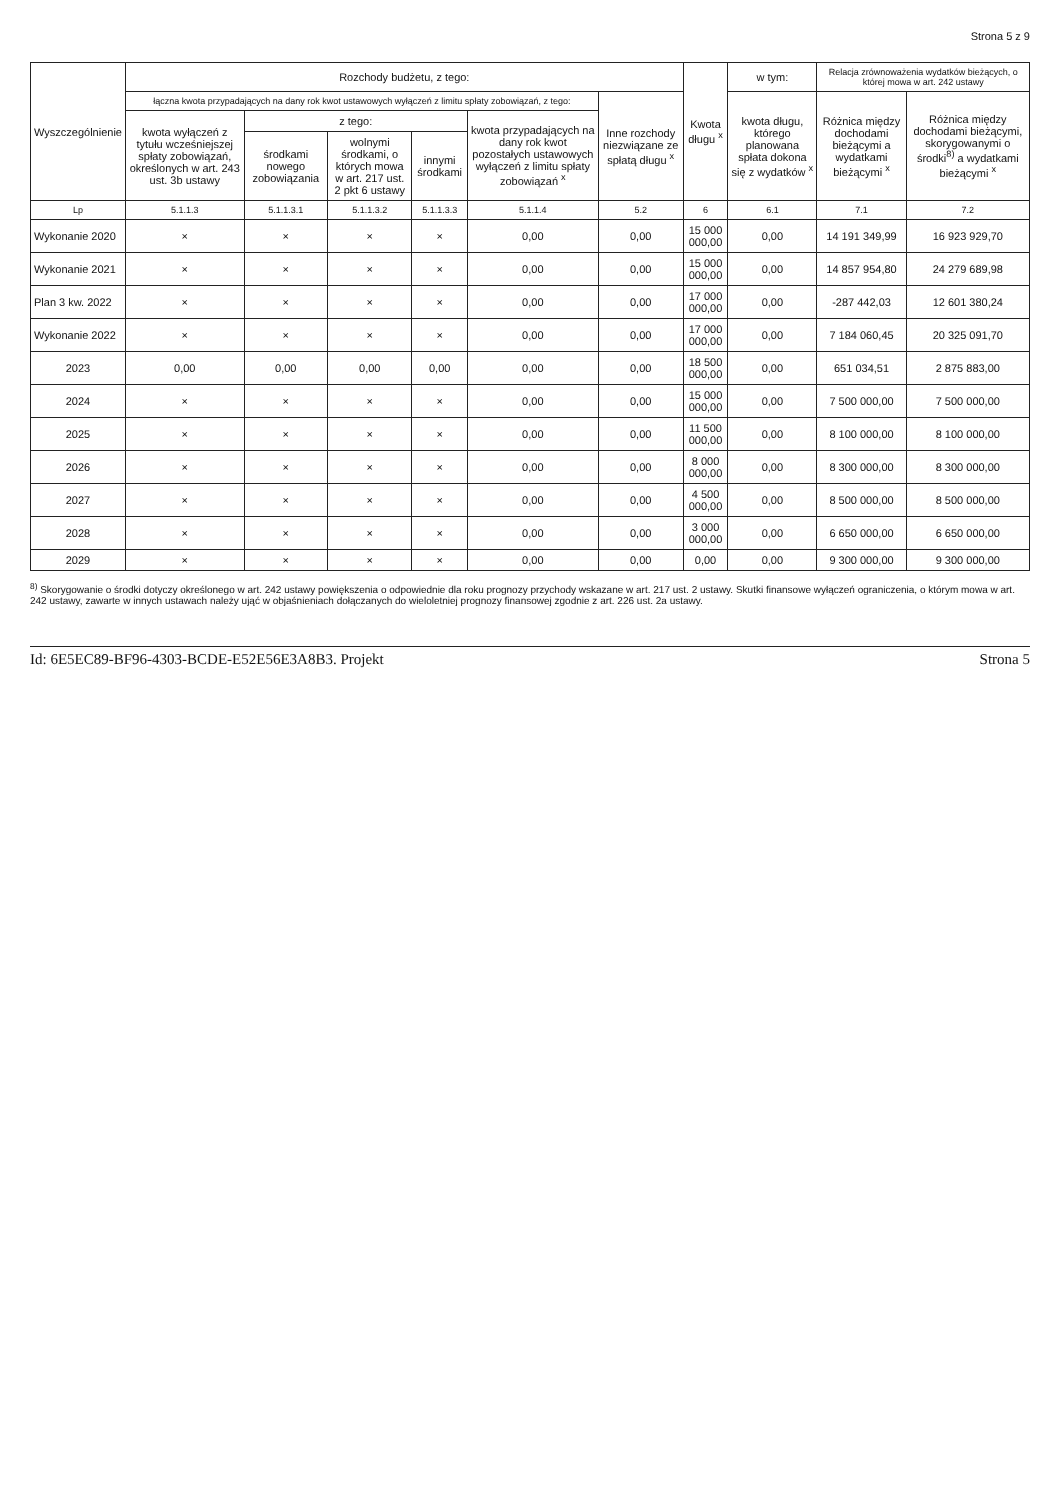Strona 5 z 9
| Wyszczególnienie | Rozchody budżetu, z tego: | | | | | | Kwota długu <sup>x</sup> | w tym: | Relacja zrównoważenia wydatków bieżących, o której mowa w art. 242 ustawy | |
| --- | --- | --- | --- | --- | --- | --- | --- | --- | --- | --- |
| | łączna kwota przypadających na dany rok kwot ustawowych wyłączeń z limitu spłaty zobowiązań, z tego: | | | | | Inne rozchody niezwiązane ze spłatą długu <sup>x</sup> | | kwota długu, którego planowana spłata dokona się z wydatków <sup>x</sup> | Różnica między dochodami bieżącymi a wydatkami bieżącymi <sup>x</sup> | Różnica między dochodami bieżącymi, skorygowanymi o środki<sup>8)</sup> a wydatkami bieżącymi <sup>x</sup> |
| | kwota wyłączeń z tytułu wcześniejszej spłaty zobowiązań, określonych w art. 243 ust. 3b ustawy | z tego: | | | kwota przypadających na dany rok kwot pozostałych ustawowych wyłączeń z limitu spłaty zobowiązań <sup>x</sup> | | | | | |
| | | środkami nowego zobowiązania | wolnymi środkami, o których mowa w art. 217 ust. 2 pkt 6 ustawy | innymi środkami | | | | | | |
| Lp | 5.1.1.3 | 5.1.1.3.1 | 5.1.1.3.2 | 5.1.1.3.3 | 5.1.1.4 | 5.2 | 6 | 6.1 | 7.1 | 7.2 |
| Wykonanie 2020 | × | × | × | × | 0,00 | 0,00 | 15 000 000,00 | 0,00 | 14 191 349,99 | 16 923 929,70 |
| Wykonanie 2021 | × | × | × | × | 0,00 | 0,00 | 15 000 000,00 | 0,00 | 14 857 954,80 | 24 279 689,98 |
| Plan 3 kw. 2022 | × | × | × | × | 0,00 | 0,00 | 17 000 000,00 | 0,00 | -287 442,03 | 12 601 380,24 |
| Wykonanie 2022 | × | × | × | × | 0,00 | 0,00 | 17 000 000,00 | 0,00 | 7 184 060,45 | 20 325 091,70 |
| 2023 | 0,00 | 0,00 | 0,00 | 0,00 | 0,00 | 0,00 | 18 500 000,00 | 0,00 | 651 034,51 | 2 875 883,00 |
| 2024 | × | × | × | × | 0,00 | 0,00 | 15 000 000,00 | 0,00 | 7 500 000,00 | 7 500 000,00 |
| 2025 | × | × | × | × | 0,00 | 0,00 | 11 500 000,00 | 0,00 | 8 100 000,00 | 8 100 000,00 |
| 2026 | × | × | × | × | 0,00 | 0,00 | 8 000 000,00 | 0,00 | 8 300 000,00 | 8 300 000,00 |
| 2027 | × | × | × | × | 0,00 | 0,00 | 4 500 000,00 | 0,00 | 8 500 000,00 | 8 500 000,00 |
| 2028 | × | × | × | × | 0,00 | 0,00 | 3 000 000,00 | 0,00 | 6 650 000,00 | 6 650 000,00 |
| 2029 | × | × | × | × | 0,00 | 0,00 | 0,00 | 0,00 | 9 300 000,00 | 9 300 000,00 |
<sup>8)</sup> Skorygowanie o środki dotyczy określonego w art. 242 ustawy powiększenia o odpowiednie dla roku prognozy przychody wskazane w art. 217 ust. 2 ustawy. Skutki finansowe wyłączeń ograniczenia, o którym mowa w art. 242 ustawy, zawarte w innych ustawach należy ująć w objaśnieniach dołączanych do wieloletniej prognozy finansowej zgodnie z art. 226 ust. 2a ustawy.
Id: 6E5EC89-BF96-4303-BCDE-E52E56E3A8B3. Projekt Strona 5